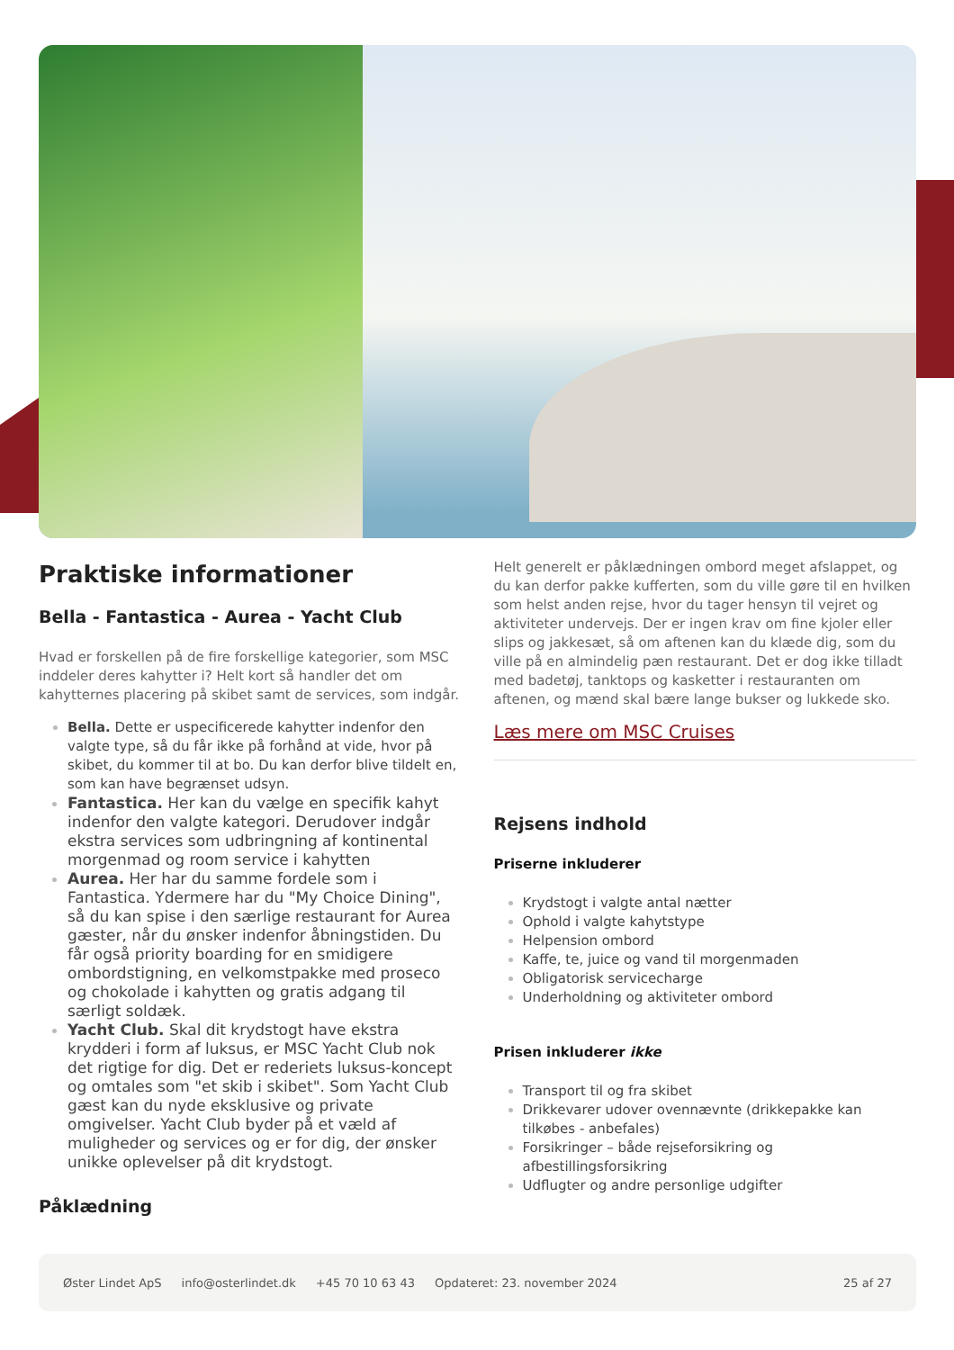Praktiske informationer
Bella - Fantastica - Aurea - Yacht Club
Hvad er forskellen på de fire forskellige kategorier, som MSC inddeler deres kahytter i? Helt kort så handler det om kahytternes placering på skibet samt de services, som indgår.
Bella. Dette er uspecificerede kahytter indenfor den valgte type, så du får ikke på forhånd at vide, hvor på skibet, du kommer til at bo. Du kan derfor blive tildelt en, som kan have begrænset udsyn.
Fantastica. Her kan du vælge en specifik kahyt indenfor den valgte kategori. Derudover indgår ekstra services som udbringning af kontinental morgenmad og room service i kahytten
Aurea. Her har du samme fordele som i Fantastica. Ydermere har du "My Choice Dining", så du kan spise i den særlige restaurant for Aurea gæster, når du ønsker indenfor åbningstiden. Du får også priority boarding for en smidigere ombordstigning, en velkomstpakke med proseco og chokolade i kahytten og gratis adgang til særligt soldæk.
Yacht Club. Skal dit krydstogt have ekstra krydderi i form af luksus, er MSC Yacht Club nok det rigtige for dig. Det er rederiets luksus-koncept og omtales som "et skib i skibet". Som Yacht Club gæst kan du nyde eksklusive og private omgivelser. Yacht Club byder på et væld af muligheder og services og er for dig, der ønsker unikke oplevelser på dit krydstogt.
Påklædning
Helt generelt er påklædningen ombord meget afslappet, og du kan derfor pakke kufferten, som du ville gøre til en hvilken som helst anden rejse, hvor du tager hensyn til vejret og aktiviteter undervejs. Der er ingen krav om fine kjoler eller slips og jakkesæt, så om aftenen kan du klæde dig, som du ville på en almindelig pæn restaurant. Det er dog ikke tilladt med badetøj, tanktops og kasketter i restauranten om aftenen, og mænd skal bære lange bukser og lukkede sko.
Læs mere om MSC Cruises
Rejsens indhold
Priserne inkluderer
Krydstogt i valgte antal nætter
Ophold i valgte kahytstype
Helpension ombord
Kaffe, te, juice og vand til morgenmaden
Obligatorisk servicecharge
Underholdning og aktiviteter ombord
Prisen inkluderer ikke
Transport til og fra skibet
Drikkevarer udover ovennævnte (drikkepakke kan tilkøbes - anbefales)
Forsikringer – både rejseforsikring og afbestillingsforsikring
Udflugter og andre personlige udgifter
Øster Lindet ApS info@osterlindet.dk +45 70 10 63 43 Opdateret: 23. november 2024 25 af 27